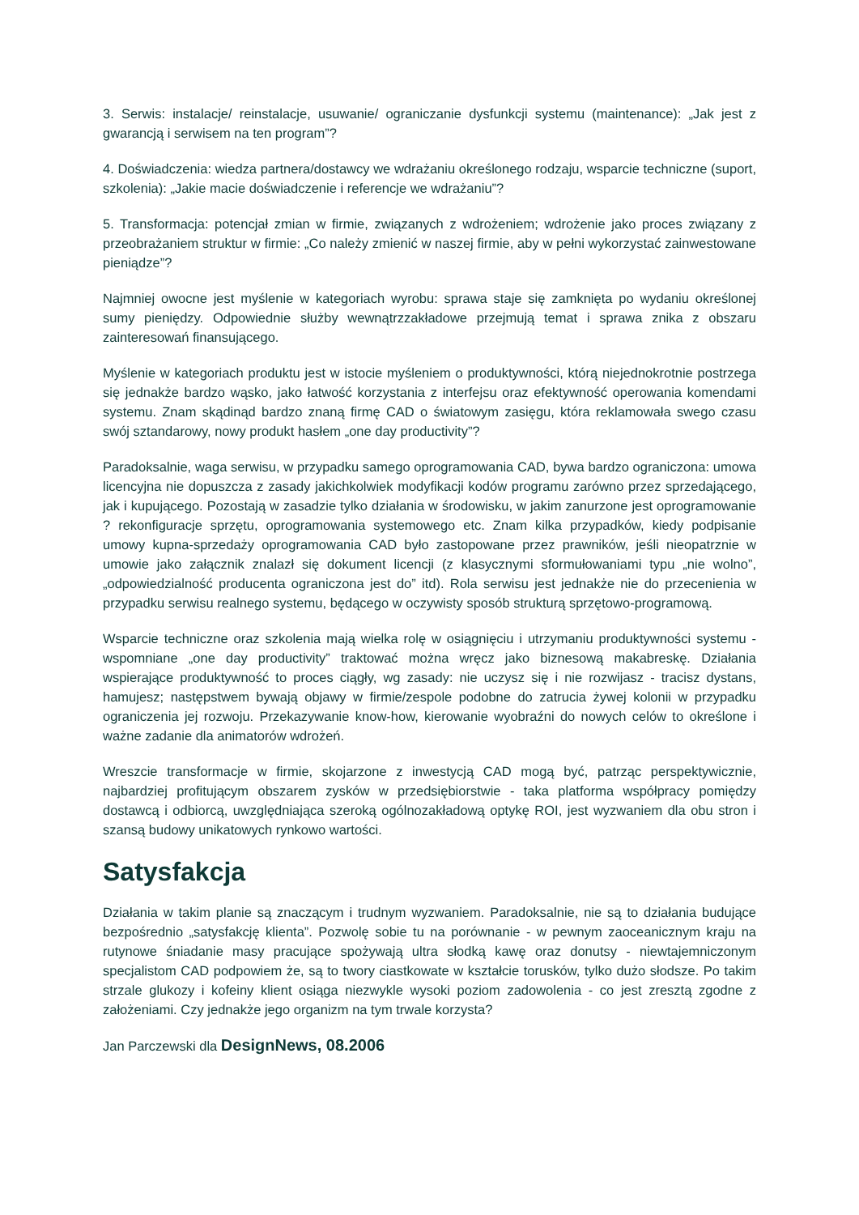3. Serwis: instalacje/ reinstalacje, usuwanie/ ograniczanie dysfunkcji systemu (maintenance): „Jak jest z gwarancją i serwisem na ten program”?
4. Doświadczenia: wiedza partnera/dostawcy we wdrażaniu określonego rodzaju, wsparcie techniczne (suport, szkolenia): „Jakie macie doświadczenie i referencje we wdrażaniu”?
5. Transformacja: potencjał zmian w firmie, związanych z wdrożeniem; wdrożenie jako proces związany z przeobrażaniem struktur w firmie: „Co należy zmienić w naszej firmie, aby w pełni wykorzystać zainwestowane pieniądze”?
Najmniej owocne jest myślenie w kategoriach wyrobu: sprawa staje się zamknięta po wydaniu określonej sumy pieniędzy. Odpowiednie służby wewnątrzzakładowe przejmują temat i sprawa znika z obszaru zainteresowań finansującego.
Myślenie w kategoriach produktu jest w istocie myśleniem o produktywności, którą niejednokrotnie postrzega się jednakże bardzo wąsko, jako łatwość korzystania z interfejsu oraz efektywność operowania komendami systemu. Znam skądinąd bardzo znaną firmę CAD o światowym zasięgu, która reklamowała swego czasu swój sztandarowy, nowy produkt hasłem „one day productivity”?
Paradoksalnie, waga serwisu, w przypadku samego oprogramowania CAD, bywa bardzo ograniczona: umowa licencyjna nie dopuszcza z zasady jakichkolwiek modyfikacji kodów programu zarówno przez sprzedającego, jak i kupującego. Pozostają w zasadzie tylko działania w środowisku, w jakim zanurzone jest oprogramowanie ? rekonfiguracje sprzętu, oprogramowania systemowego etc. Znam kilka przypadków, kiedy podpisanie umowy kupna-sprzedaży oprogramowania CAD było zastopowane przez prawników, jeśli nieopatrznie w umowie jako załącznik znalazł się dokument licencji (z klasycznymi sformułowaniami typu „nie wolno”, „odpowiedzialność producenta ograniczona jest do” itd). Rola serwisu jest jednakże nie do przecenienia w przypadku serwisu realnego systemu, będącego w oczywisty sposób strukturą sprzętowo-programową.
Wsparcie techniczne oraz szkolenia mają wielka rolę w osiągnięciu i utrzymaniu produktywności systemu - wspomniane „one day productivity” traktować można wręcz jako biznesową makabreskę. Działania wspierające produktywność to proces ciągły, wg zasady: nie uczysz się i nie rozwijasz - tracisz dystans, hamujesz; następstwem bywają objawy w firmie/zespole podobne do zatrucia żywej kolonii w przypadku ograniczenia jej rozwoju. Przekazywanie know-how, kierowanie wyobraźni do nowych celów to określone i ważne zadanie dla animatorów wdrożeń.
Wreszcie transformacje w firmie, skojarzone z inwestycją CAD mogą być, patrząc perspektywicznie, najbardziej profitującym obszarem zysków w przedsiębiorstwie - taka platforma współpracy pomiędzy dostawcą i odbiorcą, uwzględniająca szeroką ogólnozakładową optykę ROI, jest wyzwaniem dla obu stron i szansą budowy unikatowych rynkowo wartości.
Satysfakcja
Działania w takim planie są znaczącym i trudnym wyzwaniem. Paradoksalnie, nie są to działania budujące bezpośrednio „satysfakcję klienta”. Pozwolę sobie tu na porównanie - w pewnym zaoceanicznym kraju na rutynowe śniadanie masy pracujące spożywają ultra słodką kawę oraz donutsy - niewtajemniczonym specjalistom CAD podpowiem że, są to twory ciastkowate w kształcie torusków, tylko dużo słodsze. Po takim strzale glukozy i kofeiny klient osiąga niezwykle wysoki poziom zadowolenia - co jest zresztą zgodne z założeniami. Czy jednakże jego organizm na tym trwale korzysta?
Jan Parczewski dla DesignNews, 08.2006